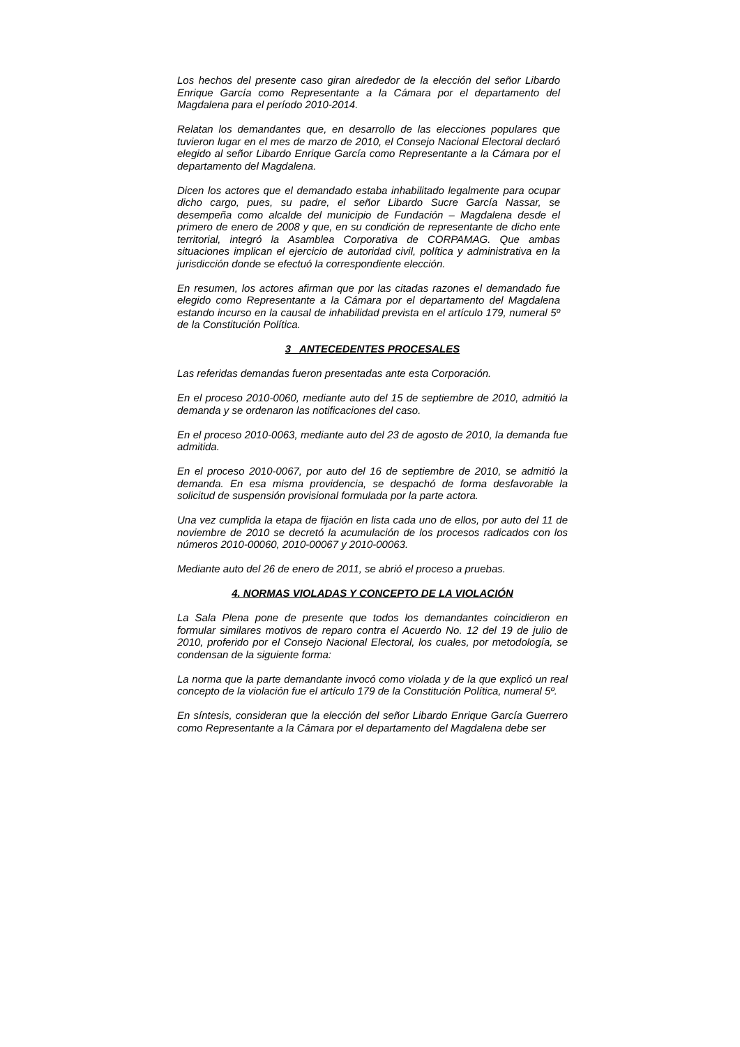Los hechos del presente caso giran alrededor de la elección del señor Libardo Enrique García como Representante a la Cámara por el departamento del Magdalena para el período 2010-2014.
Relatan los demandantes que, en desarrollo de las elecciones populares que tuvieron lugar en el mes de marzo de 2010, el Consejo Nacional Electoral declaró elegido al señor Libardo Enrique García como Representante a la Cámara por el departamento del Magdalena.
Dicen los actores que el demandado estaba inhabilitado legalmente para ocupar dicho cargo, pues, su padre, el señor Libardo Sucre García Nassar, se desempeña como alcalde del municipio de Fundación – Magdalena desde el primero de enero de 2008 y que, en su condición de representante de dicho ente territorial, integró la Asamblea Corporativa de CORPAMAG. Que ambas situaciones implican el ejercicio de autoridad civil, política y administrativa en la jurisdicción donde se efectuó la correspondiente elección.
En resumen, los actores afirman que por las citadas razones el demandado fue elegido como Representante a la Cámara por el departamento del Magdalena estando incurso en la causal de inhabilidad prevista en el artículo 179, numeral 5º de la Constitución Política.
3 ANTECEDENTES PROCESALES
Las referidas demandas fueron presentadas ante esta Corporación.
En el proceso 2010-0060, mediante auto del 15 de septiembre de 2010, admitió la demanda y se ordenaron las notificaciones del caso.
En el proceso 2010-0063, mediante auto del 23 de agosto de 2010, la demanda fue admitida.
En el proceso 2010-0067, por auto del 16 de septiembre de 2010, se admitió la demanda. En esa misma providencia, se despachó de forma desfavorable la solicitud de suspensión provisional formulada por la parte actora.
Una vez cumplida la etapa de fijación en lista cada uno de ellos, por auto del 11 de noviembre de 2010 se decretó la acumulación de los procesos radicados con los números 2010-00060, 2010-00067 y 2010-00063.
Mediante auto del 26 de enero de 2011, se abrió el proceso a pruebas.
4. NORMAS VIOLADAS Y CONCEPTO DE LA VIOLACIÓN
La Sala Plena pone de presente que todos los demandantes coincidieron en formular similares motivos de reparo contra el Acuerdo No. 12 del 19 de julio de 2010, proferido por el Consejo Nacional Electoral, los cuales, por metodología, se condensan de la siguiente forma:
La norma que la parte demandante invocó como violada y de la que explicó un real concepto de la violación fue el artículo 179 de la Constitución Política, numeral 5º.
En síntesis, consideran que la elección del señor Libardo Enrique García Guerrero como Representante a la Cámara por el departamento del Magdalena debe ser